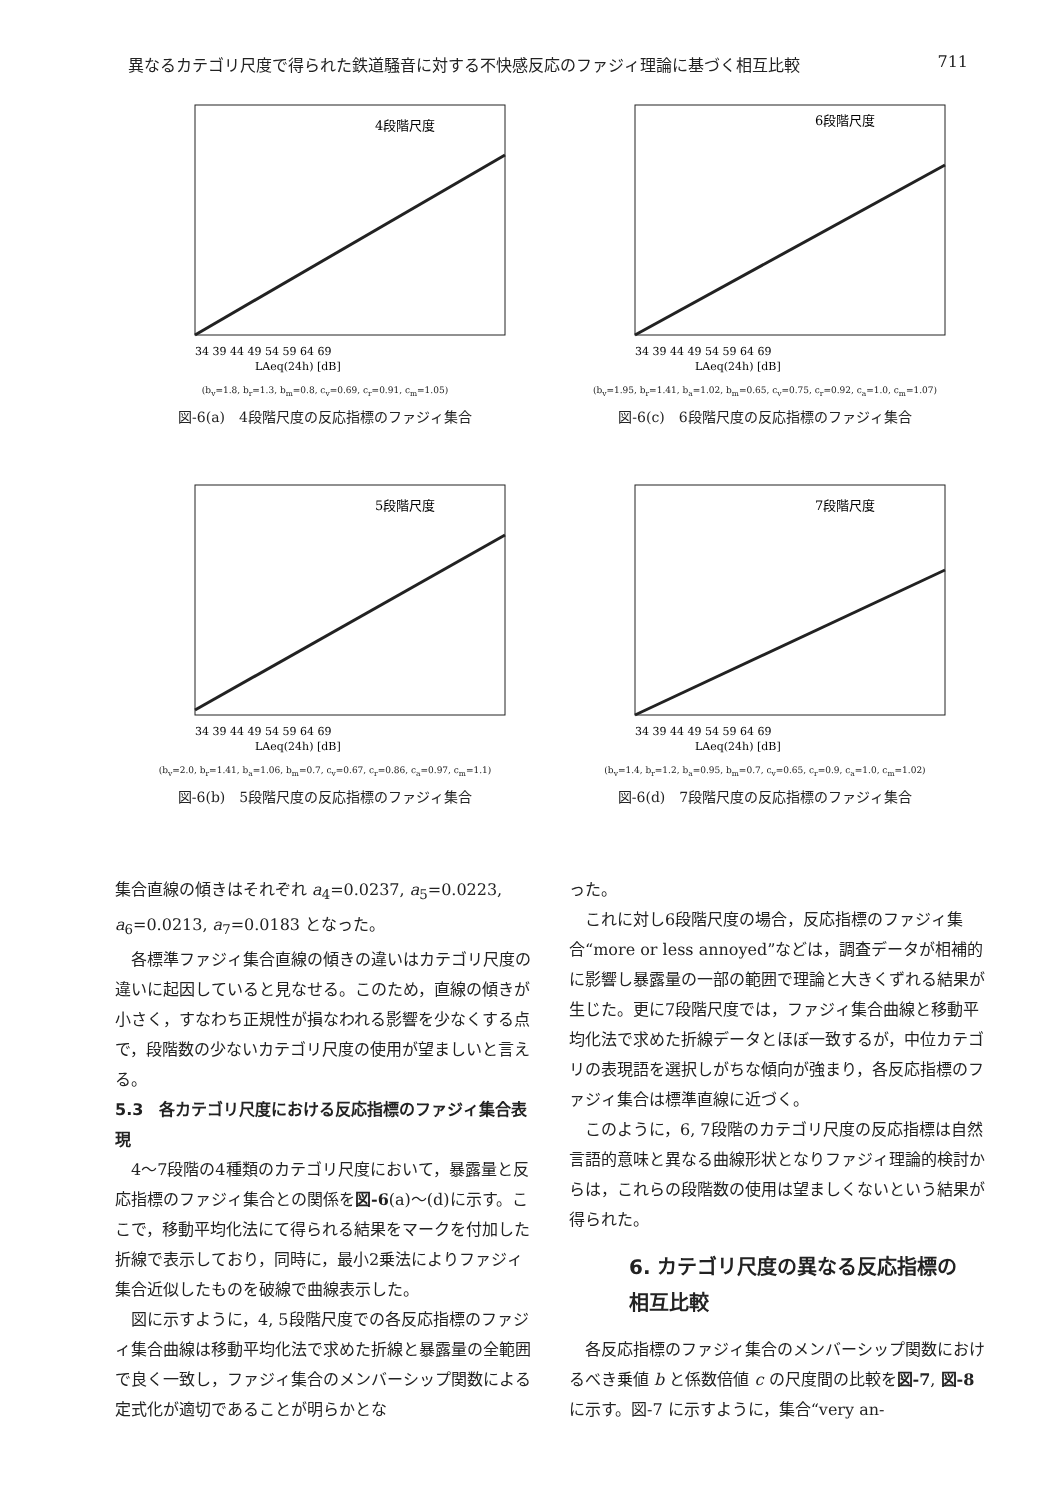異なるカテゴリ尺度で得られた鉄道騒音に対する不快感反応のファジィ理論に基づく相互比較 711
4段階尺度
34 39 44 49 54 59 64 69
LAeq(24h) [dB]
(b<sub>v</sub>=1.8, b<sub>r</sub>=1.3, b<sub>m</sub>=0.8, c<sub>v</sub>=0.69, c<sub>r</sub>=0.91, c<sub>m</sub>=1.05)
図-6(a)　4段階尺度の反応指標のファジィ集合
6段階尺度
34 39 44 49 54 59 64 69
LAeq(24h) [dB]
(b<sub>v</sub>=1.95, b<sub>r</sub>=1.41, b<sub>a</sub>=1.02, b<sub>m</sub>=0.65, c<sub>v</sub>=0.75, c<sub>r</sub>=0.92, c<sub>a</sub>=1.0, c<sub>m</sub>=1.07)
図-6(c)　6段階尺度の反応指標のファジィ集合
5段階尺度
34 39 44 49 54 59 64 69
LAeq(24h) [dB]
(b<sub>v</sub>=2.0, b<sub>r</sub>=1.41, b<sub>a</sub>=1.06, b<sub>m</sub>=0.7, c<sub>v</sub>=0.67, c<sub>r</sub>=0.86, c<sub>a</sub>=0.97, c<sub>m</sub>=1.1)
図-6(b)　5段階尺度の反応指標のファジィ集合
7段階尺度
34 39 44 49 54 59 64 69
LAeq(24h) [dB]
(b<sub>v</sub>=1.4, b<sub>r</sub>=1.2, b<sub>a</sub>=0.95, b<sub>m</sub>=0.7, c<sub>v</sub>=0.65, c<sub>r</sub>=0.9, c<sub>a</sub>=1.0, c<sub>m</sub>=1.02)
図-6(d)　7段階尺度の反応指標のファジィ集合
集合直線の傾きはそれぞれ a<sub>4</sub>=0.0237, a<sub>5</sub>=0.0223, a<sub>6</sub>=0.0213, a<sub>7</sub>=0.0183 となった。
各標準ファジィ集合直線の傾きの違いはカテゴリ尺度の違いに起因していると見なせる。このため，直線の傾きが小さく，すなわち正規性が損なわれる影響を少なくする点で，段階数の少ないカテゴリ尺度の使用が望ましいと言える。
5.3　各カテゴリ尺度における反応指標のファジィ集合表現
4〜7段階の4種類のカテゴリ尺度において，暴露量と反応指標のファジィ集合との関係を図-6(a)〜(d)に示す。ここで，移動平均化法にて得られる結果をマークを付加した折線で表示しており，同時に，最小2乗法によりファジィ集合近似したものを破線で曲線表示した。
図に示すように，4, 5段階尺度での各反応指標のファジィ集合曲線は移動平均化法で求めた折線と暴露量の全範囲で良く一致し，ファジィ集合のメンバーシップ関数による定式化が適切であることが明らかとな
った。
これに対し6段階尺度の場合，反応指標のファジィ集合“more or less annoyed”などは，調査データが相補的に影響し暴露量の一部の範囲で理論と大きくずれる結果が生じた。更に7段階尺度では，ファジィ集合曲線と移動平均化法で求めた折線データとほぼ一致するが，中位カテゴリの表現語を選択しがちな傾向が強まり，各反応指標のファジィ集合は標準直線に近づく。
このように，6, 7段階のカテゴリ尺度の反応指標は自然言語的意味と異なる曲線形状となりファジィ理論的検討からは，これらの段階数の使用は望ましくないという結果が得られた。
6. カテゴリ尺度の異なる反応指標の
相互比較
各反応指標のファジィ集合のメンバーシップ関数におけるべき乗値 b と係数倍値 c の尺度間の比較を図-7, 図-8 に示す。図-7 に示すように，集合“very an-